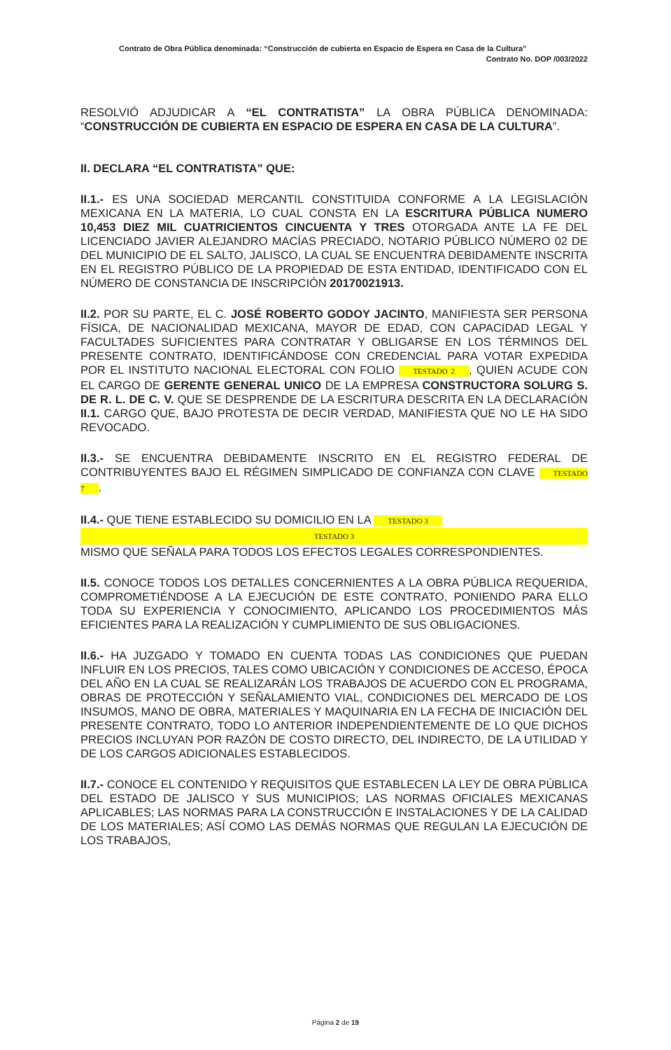Contrato de Obra Pública denominada: “Construcción de cubierta en Espacio de Espera en Casa de la Cultura”
Contrato No. DOP /003/2022
RESOLVIÓ ADJUDICAR A “EL CONTRATISTA” LA OBRA PÚBLICA DENOMINADA: “CONSTRUCCIÓN DE CUBIERTA EN ESPACIO DE ESPERA EN CASA DE LA CULTURA”.
II. DECLARA “EL CONTRATISTA” QUE:
II.1.- ES UNA SOCIEDAD MERCANTIL CONSTITUIDA CONFORME A LA LEGISLACIÓN MEXICANA EN LA MATERIA, LO CUAL CONSTA EN LA ESCRITURA PÚBLICA NUMERO 10,453 DIEZ MIL CUATRICIENTOS CINCUENTA Y TRES OTORGADA ANTE LA FE DEL LICENCIADO JAVIER ALEJANDRO MACÍAS PRECIADO, NOTARIO PÚBLICO NÚMERO 02 DE DEL MUNICIPIO DE EL SALTO, JALISCO, LA CUAL SE ENCUENTRA DEBIDAMENTE INSCRITA EN EL REGISTRO PÚBLICO DE LA PROPIEDAD DE ESTA ENTIDAD, IDENTIFICADO CON EL NÚMERO DE CONSTANCIA DE INSCRIPCIÓN 20170021913.
II.2. POR SU PARTE, EL C. JOSÉ ROBERTO GODOY JACINTO, MANIFIESTA SER PERSONA FÍSICA, DE NACIONALIDAD MEXICANA, MAYOR DE EDAD, CON CAPACIDAD LEGAL Y FACULTADES SUFICIENTES PARA CONTRATAR Y OBLIGARSE EN LOS TÉRMINOS DEL PRESENTE CONTRATO, IDENTIFICÁNDOSE CON CREDENCIAL PARA VOTAR EXPEDIDA POR EL INSTITUTO NACIONAL ELECTORAL CON FOLIO TESTADO 2, QUIEN ACUDE CON EL CARGO DE GERENTE GENERAL UNICO DE LA EMPRESA CONSTRUCTORA SOLURG S. DE R. L. DE C. V. QUE SE DESPRENDE DE LA ESCRITURA DESCRITA EN LA DECLARACIÓN II.1. CARGO QUE, BAJO PROTESTA DE DECIR VERDAD, MANIFIESTA QUE NO LE HA SIDO REVOCADO.
II.3.- SE ENCUENTRA DEBIDAMENTE INSCRITO EN EL REGISTRO FEDERAL DE CONTRIBUYENTES BAJO EL RÉGIMEN SIMPLICADO DE CONFIANZA CON CLAVE TESTADO 7.
II.4.- QUE TIENE ESTABLECIDO SU DOMICILIO EN LA TESTADO 3
TESTADO 3
MISMO QUE SEÑALA PARA TODOS LOS EFECTOS LEGALES CORRESPONDIENTES.
II.5. CONOCE TODOS LOS DETALLES CONCERNIENTES A LA OBRA PÚBLICA REQUERIDA, COMPROMETIÉNDOSE A LA EJECUCIÓN DE ESTE CONTRATO, PONIENDO PARA ELLO TODA SU EXPERIENCIA Y CONOCIMIENTO, APLICANDO LOS PROCEDIMIENTOS MÁS EFICIENTES PARA LA REALIZACIÓN Y CUMPLIMIENTO DE SUS OBLIGACIONES.
II.6.- HA JUZGADO Y TOMADO EN CUENTA TODAS LAS CONDICIONES QUE PUEDAN INFLUIR EN LOS PRECIOS, TALES COMO UBICACIÓN Y CONDICIONES DE ACCESO, ÉPOCA DEL AÑO EN LA CUAL SE REALIZARÁN LOS TRABAJOS DE ACUERDO CON EL PROGRAMA, OBRAS DE PROTECCIÓN Y SEÑALAMIENTO VIAL, CONDICIONES DEL MERCADO DE LOS INSUMOS, MANO DE OBRA, MATERIALES Y MAQUINARIA EN LA FECHA DE INICIACIÓN DEL PRESENTE CONTRATO, TODO LO ANTERIOR INDEPENDIENTEMENTE DE LO QUE DICHOS PRECIOS INCLUYAN POR RAZÓN DE COSTO DIRECTO, DEL INDIRECTO, DE LA UTILIDAD Y DE LOS CARGOS ADICIONALES ESTABLECIDOS.
II.7.- CONOCE EL CONTENIDO Y REQUISITOS QUE ESTABLECEN LA LEY DE OBRA PÚBLICA DEL ESTADO DE JALISCO Y SUS MUNICIPIOS; LAS NORMAS OFICIALES MEXICANAS APLICABLES; LAS NORMAS PARA LA CONSTRUCCIÓN E INSTALACIONES Y DE LA CALIDAD DE LOS MATERIALES; ASÍ COMO LAS DEMÁS NORMAS QUE REGULAN LA EJECUCIÓN DE LOS TRABAJOS,
Página 2 de 19